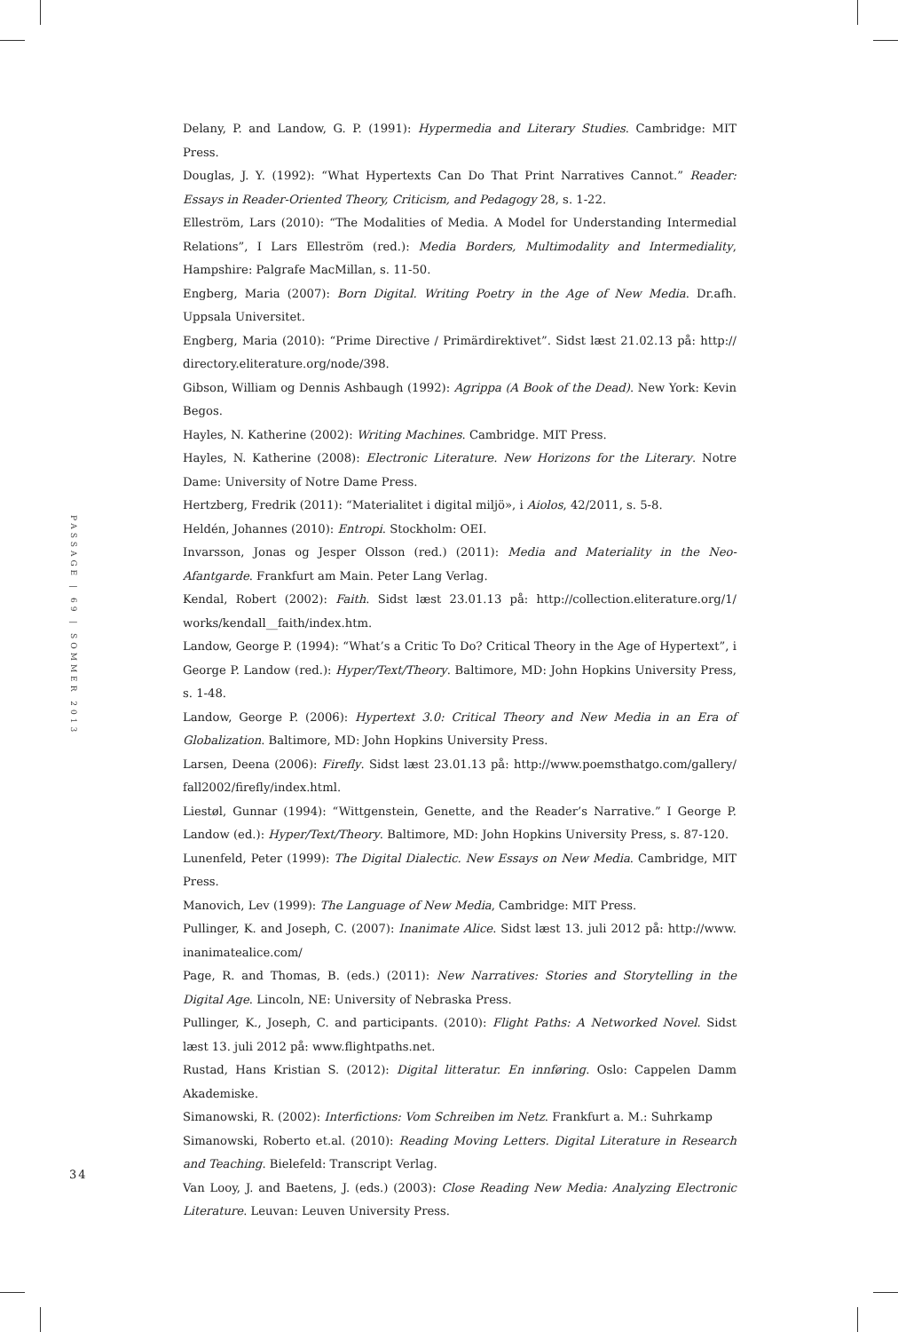Delany, P. and Landow, G. P. (1991): Hypermedia and Literary Studies. Cambridge: MIT Press.
Douglas, J. Y. (1992): “What Hypertexts Can Do That Print Narratives Cannot.” Reader: Essays in Reader-Oriented Theory, Criticism, and Pedagogy 28, s. 1-22.
Elleström, Lars (2010): “The Modalities of Media. A Model for Understanding Intermedial Relations”, I Lars Elleström (red.): Media Borders, Multimodality and Intermediality, Hampshire: Palgrafe MacMillan, s. 11-50.
Engberg, Maria (2007): Born Digital. Writing Poetry in the Age of New Media. Dr.afh. Uppsala Universitet.
Engberg, Maria (2010): “Prime Directive / Primärdirektivet”. Sidst læst 21.02.13 på: http:// directory.eliterature.org/node/398.
Gibson, William og Dennis Ashbaugh (1992): Agrippa (A Book of the Dead). New York: Kevin Begos.
Hayles, N. Katherine (2002): Writing Machines. Cambridge. MIT Press.
Hayles, N. Katherine (2008): Electronic Literature. New Horizons for the Literary. Notre Dame: University of Notre Dame Press.
Hertzberg, Fredrik (2011): “Materialitet i digital miljö», i Aiolos, 42/2011, s. 5-8.
Heldén, Johannes (2010): Entropi. Stockholm: OEI.
Invarsson, Jonas og Jesper Olsson (red.) (2011): Media and Materiality in the Neo-Afantgarde. Frankfurt am Main. Peter Lang Verlag.
Kendal, Robert (2002): Faith. Sidst læst 23.01.13 på: http://collection.eliterature.org/1/ works/kendall__faith/index.htm.
Landow, George P. (1994): “What’s a Critic To Do? Critical Theory in the Age of Hypertext”, i George P. Landow (red.): Hyper/Text/Theory. Baltimore, MD: John Hopkins University Press, s. 1-48.
Landow, George P. (2006): Hypertext 3.0: Critical Theory and New Media in an Era of Globalization. Baltimore, MD: John Hopkins University Press.
Larsen, Deena (2006): Firefly. Sidst læst 23.01.13 på: http://www.poemsthatgo.com/gallery/ fall2002/firefly/index.html.
Liestøl, Gunnar (1994): “Wittgenstein, Genette, and the Reader’s Narrative.” I George P. Landow (ed.): Hyper/Text/Theory. Baltimore, MD: John Hopkins University Press, s. 87-120.
Lunenfeld, Peter (1999): The Digital Dialectic. New Essays on New Media. Cambridge, MIT Press.
Manovich, Lev (1999): The Language of New Media, Cambridge: MIT Press.
Pullinger, K. and Joseph, C. (2007): Inanimate Alice. Sidst læst 13. juli 2012 på: http://www. inanimatealice.com/
Page, R. and Thomas, B. (eds.) (2011): New Narratives: Stories and Storytelling in the Digital Age. Lincoln, NE: University of Nebraska Press.
Pullinger, K., Joseph, C. and participants. (2010): Flight Paths: A Networked Novel. Sidst læst 13. juli 2012 på: www.flightpaths.net.
Rustad, Hans Kristian S. (2012): Digital litteratur. En innføring. Oslo: Cappelen Damm Akademiske.
Simanowski, R. (2002): Interfictions: Vom Schreiben im Netz. Frankfurt a. M.: Suhrkamp
Simanowski, Roberto et.al. (2010): Reading Moving Letters. Digital Literature in Research and Teaching. Bielefeld: Transcript Verlag.
Van Looy, J. and Baetens, J. (eds.) (2003): Close Reading New Media: Analyzing Electronic Literature. Leuvan: Leuven University Press.
PASSAGE | 69 | SOMMER 2013
34